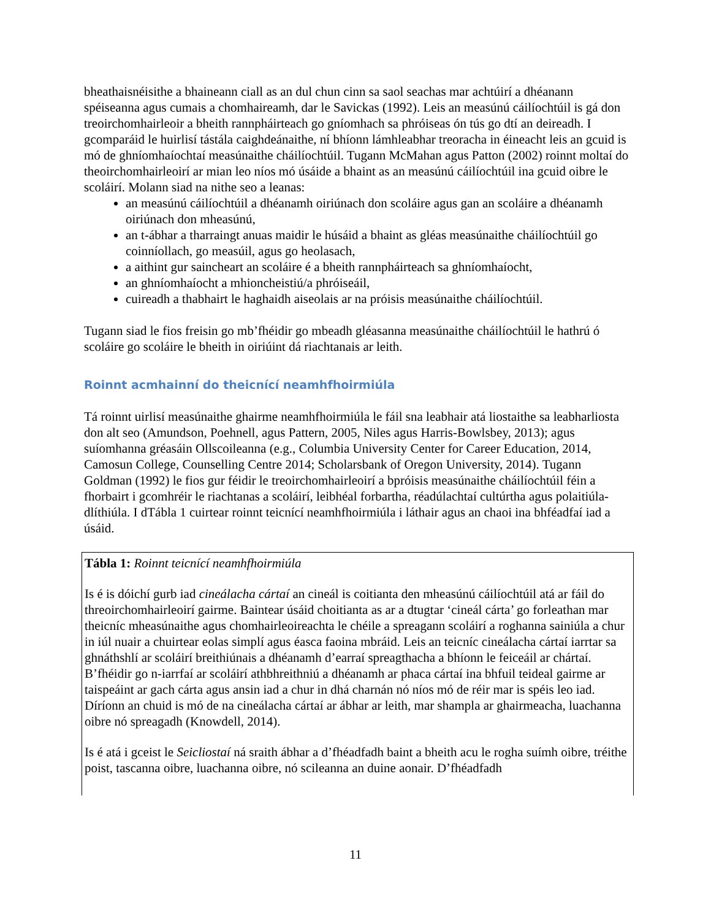bheathaisnéisithe a bhaineann ciall as an dul chun cinn sa saol seachas mar achtúirí a dhéanann spéiseanna agus cumais a chomhaireamh, dar le Savickas (1992). Leis an measúnú cáilíochtúil is gá don treoirchomhairleoir a bheith rannpháirteach go gníomhach sa phróiseas ón tús go dtí an deireadh. I gcomparáid le huirlisí tástála caighdeánaithe, ní bhíonn lámhleabhar treoracha in éineacht leis an gcuid is mó de ghníomhaíochtaí measúnaithe cháilíochtúil. Tugann McMahan agus Patton (2002) roinnt moltaí do theoirchomhairleoirí ar mian leo níos mó úsáide a bhaint as an measúnú cáilíochtúil ina gcuid oibre le scoláirí. Molann siad na nithe seo a leanas:
an measúnú cáilíochtúil a dhéanamh oiriúnach don scoláire agus gan an scoláire a dhéanamh oiriúnach don mheasúnú,
an t-ábhar a tharraingt anuas maidir le húsáid a bhaint as gléas measúnaithe cháilíochtúil go coinníollach, go measúil, agus go heolasach,
a aithint gur saincheart an scoláire é a bheith rannpháirteach sa ghníomhaíocht,
an ghníomhaíocht a mhioncheistiú/a phróiseáil,
cuireadh a thabhairt le haghaidh aiseolais ar na próisis measúnaithe cháilíochtúil.
Tugann siad le fios freisin go mb’fhéidir go mbeadh gléasanna measúnaithe cháilíochtúil le hathrú ó scoláire go scoláire le bheith in oiriúint dá riachtanais ar leith.
Roinnt acmhainní do theicnící neamhfhoirmiúla
Tá roinnt uirlisí measúnaithe ghairme neamhfhoirmiúla le fáil sna leabhair atá liostaithe sa leabharliosta don alt seo (Amundson, Poehnell, agus Pattern, 2005, Niles agus Harris-Bowlsbey, 2013); agus suíomhanna gréasáin Ollscoileanna (e.g., Columbia University Center for Career Education, 2014, Camosun College, Counselling Centre 2014; Scholarsbank of Oregon University, 2014). Tugann Goldman (1992) le fios gur féidir le treoirchomhairleoirí a bpróisis measúnaithe cháilíochtúil féin a fhorbairt i gcomhréir le riachtanas a scoláirí, leibhéal forbartha, réadúlachtaí cultúrtha agus polaitiúla-dlíthiúla. I dTábla 1 cuirtear roinnt teicnící neamhfhoirmiúla i láthair agus an chaoi ina bhféadfaí iad a úsáid.
Tábla 1: Roinnt teicnící neamhfhoirmiúla
Is é is dóichí gurb iad cineálacha cártaí an cineál is coitianta den mheasúnú cáilíochtúil atá ar fáil do threoirchomhairleoirí gairme. Baintear úsáid choitianta as ar a dtugtar ‘cineál cárta’ go forleathan mar theicníc mheasúnaithe agus chomhairleoireachta le chéile a spreagann scoláirí a roghanna sainiúla a chur in iúl nuair a chuirtear eolas simplí agus éasca faoina mbráid. Leis an teicníc cineálacha cártaí iarrtar sa ghnáthshlí ar scoláirí breithiúnais a dhéanamh d’earraí spreagthacha a bhíonn le feiceáil ar chártaí. B’fhéidir go n-iarrfaí ar scoláirí athbhreithniú a dhéanamh ar phaca cártaí ina bhfuil teideal gairme ar taispeáint ar gach cárta agus ansin iad a chur in dhá charnán nó níos mó de réir mar is spéis leo iad. Díríonn an chuid is mó de na cineálacha cártaí ar ábhar ar leith, mar shampla ar ghairmeacha, luachanna oibre nó spreagadh (Knowdell, 2014).
Is é atá i gceist le Seicliostaí ná sraith ábhar a d’fhéadfadh baint a bheith acu le rogha suímh oibre, tréithe poist, tascanna oibre, luachanna oibre, nó scileanna an duine aonair. D’fhéadfadh
11